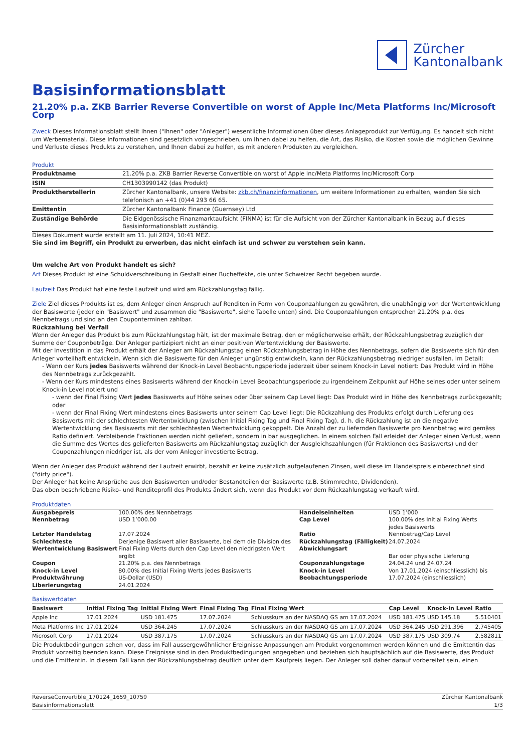Zürcher
Kantonalbank
Basisinformationsblatt
21.20% p.a. ZKB Barrier Reverse Convertible on worst of Apple Inc/Meta Platforms Inc/Microsoft Corp
Zweck Dieses Informationsblatt stellt Ihnen ("Ihnen" oder "Anleger") wesentliche Informationen über dieses Anlageprodukt zur Verfügung. Es handelt sich nicht um Werbematerial. Diese Informationen sind gesetzlich vorgeschrieben, um Ihnen dabei zu helfen, die Art, das Risiko, die Kosten sowie die möglichen Gewinne und Verluste dieses Produkts zu verstehen, und Ihnen dabei zu helfen, es mit anderen Produkten zu vergleichen.
Produkt
| Produktname | 21.20% p.a. ZKB Barrier Reverse Convertible on worst of Apple Inc/Meta Platforms Inc/Microsoft Corp |
| ISIN | CH1303990142 (das Produkt) |
| Produktherstellerin | Zürcher Kantonalbank, unsere Website: zkb.ch/finanzinformationen , um weitere Informationen zu erhalten, wenden Sie sich telefonisch an +41 (0)44 293 66 65. |
| Emittentin | Zürcher Kantonalbank Finance (Guernsey) Ltd |
| Zuständige Behörde | Die Eidgenössische Finanzmarktaufsicht (FINMA) ist für die Aufsicht von der Zürcher Kantonalbank in Bezug auf dieses Basisinformationsblatt zuständig. |
Dieses Dokument wurde erstellt am 11. Juli 2024, 10:41 MEZ.
Sie sind im Begriff, ein Produkt zu erwerben, das nicht einfach ist und schwer zu verstehen sein kann.
Um welche Art von Produkt handelt es sich?
Art Dieses Produkt ist eine Schuldverschreibung in Gestalt einer Bucheffekte, die unter Schweizer Recht begeben wurde.
Laufzeit Das Produkt hat eine feste Laufzeit und wird am Rückzahlungstag fällig.
Ziele Ziel dieses Produkts ist es, dem Anleger einen Anspruch auf Renditen in Form von Couponzahlungen zu gewähren, die unabhängig von der Wertentwicklung der Basiswerte (jeder ein "Basiswert" und zusammen die "Basiswerte", siehe Tabelle unten) sind. Die Couponzahlungen entsprechen 21.20% p.a. des Nennbetrags und sind an den Couponterminen zahlbar.
Rückzahlung bei Verfall
Wenn der Anleger das Produkt bis zum Rückzahlungstag hält, ist der maximale Betrag, den er möglicherweise erhält, der Rückzahlungsbetrag zuzüglich der Summe der Couponbeträge. Der Anleger partizipiert nicht an einer positiven Wertentwicklung der Basiswerte.
Mit der Investition in das Produkt erhält der Anleger am Rückzahlungstag einen Rückzahlungsbetrag in Höhe des Nennbetrags, sofern die Basiswerte sich für den Anleger vorteilhaft entwickeln. Wenn sich die Basiswerte für den Anleger ungünstig entwickeln, kann der Rückzahlungsbetrag niedriger ausfallen. Im Detail:
- Wenn der Kurs jedes Basiswerts während der Knock-in Level Beobachtungsperiode jederzeit über seinem Knock-in Level notiert: Das Produkt wird in Höhe des Nennbetrags zurückgezahlt.
- Wenn der Kurs mindestens eines Basiswerts während der Knock-in Level Beobachtungsperiode zu irgendeinem Zeitpunkt auf Höhe seines oder unter seinem Knock-in Level notiert und
- wenn der Final Fixing Wert jedes Basiswerts auf Höhe seines oder über seinem Cap Level liegt: Das Produkt wird in Höhe des Nennbetrags zurückgezahlt; oder
- wenn der Final Fixing Wert mindestens eines Basiswerts unter seinem Cap Level liegt: Die Rückzahlung des Produkts erfolgt durch Lieferung des Basiswerts mit der schlechtesten Wertentwicklung (zwischen Initial Fixing Tag und Final Fixing Tag), d. h. die Rückzahlung ist an die negative Wertentwicklung des Basiswerts mit der schlechtesten Wertentwicklung gekoppelt. Die Anzahl der zu liefernden Basiswerte pro Nennbetrag wird gemäss Ratio definiert. Verbleibende Fraktionen werden nicht geliefert, sondern in bar ausgeglichen. In einem solchen Fall erleidet der Anleger einen Verlust, wenn die Summe des Wertes des gelieferten Basiswerts am Rückzahlungstag zuzüglich der Ausgleichszahlungen (für Fraktionen des Basiswerts) und der Couponzahlungen niedriger ist, als der vom Anleger investierte Betrag.
Wenn der Anleger das Produkt während der Laufzeit erwirbt, bezahlt er keine zusätzlich aufgelaufenen Zinsen, weil diese im Handelspreis einberechnet sind ("dirty price").
Der Anleger hat keine Ansprüche aus den Basiswerten und/oder Bestandteilen der Basiswerte (z.B. Stimmrechte, Dividenden).
Das oben beschriebene Risiko- und Renditeprofil des Produkts ändert sich, wenn das Produkt vor dem Rückzahlungstag verkauft wird.
Produktdaten
| Ausgabepreis | 100.00% des Nennbetrags | Handelseinheiten | USD 1’000 |
| Nennbetrag | USD 1’000.00 | Cap Level | 100.00% des Initial Fixing Werts jedes Basiswerts |
| Letzter Handelstag | 17.07.2024 | Ratio | Nennbetrag/Cap Level |
| Schlechteste Wertentwicklung Basiswert | Derjenige Basiswert aller Basiswerte, bei dem die Division des Final Fixing Werts durch den Cap Level den niedrigsten Wert ergibt | Rückzahlungstag (Fälligkeit) Abwicklungsart | 24.07.2024 Bar oder physische Lieferung |
| Coupon | 21.20% p.a. des Nennbetrags | Couponzahlungstage | 24.04.24 und 24.07.24 |
| Knock-in Level | 80.00% des Initial Fixing Werts jedes Basiswerts | Knock-in Level Beobachtungsperiode | Von 17.01.2024 (einschliesslich) bis 17.07.2024 (einschliesslich) |
| Produktwährung | US-Dollar (USD) | | |
| Liberierungstag | 24.01.2024 | | |
Basiswertdaten
| Basiswert | Initial Fixing Tag | Initial Fixing Wert | Final Fixing Tag | Final Fixing Wert | Cap Level | Knock-in Level | Ratio |
| --- | --- | --- | --- | --- | --- | --- | --- |
| Apple Inc | 17.01.2024 | USD 181.475 | 17.07.2024 | Schlusskurs an der NASDAQ GS am 17.07.2024 | USD 181.475 | USD 145.18 | 5.510401 |
| Meta Platforms Inc | 17.01.2024 | USD 364.245 | 17.07.2024 | Schlusskurs an der NASDAQ GS am 17.07.2024 | USD 364.245 | USD 291.396 | 2.745405 |
| Microsoft Corp | 17.01.2024 | USD 387.175 | 17.07.2024 | Schlusskurs an der NASDAQ GS am 17.07.2024 | USD 387.175 | USD 309.74 | 2.582811 |
Die Produktbedingungen sehen vor, dass im Fall aussergewöhnlicher Ereignisse Anpassungen am Produkt vorgenommen werden können und die Emittentin das Produkt vorzeitig beenden kann. Diese Ereignisse sind in den Produktbedingungen angegeben und beziehen sich hauptsächlich auf die Basiswerte, das Produkt und die Emittentin. In diesem Fall kann der Rückzahlungsbetrag deutlich unter dem Kaufpreis liegen. Der Anleger soll daher darauf vorbereitet sein, einen
ReverseConvertible_170124_1659_10759
Basisinformationsblatt
Zürcher Kantonalbank
1/3